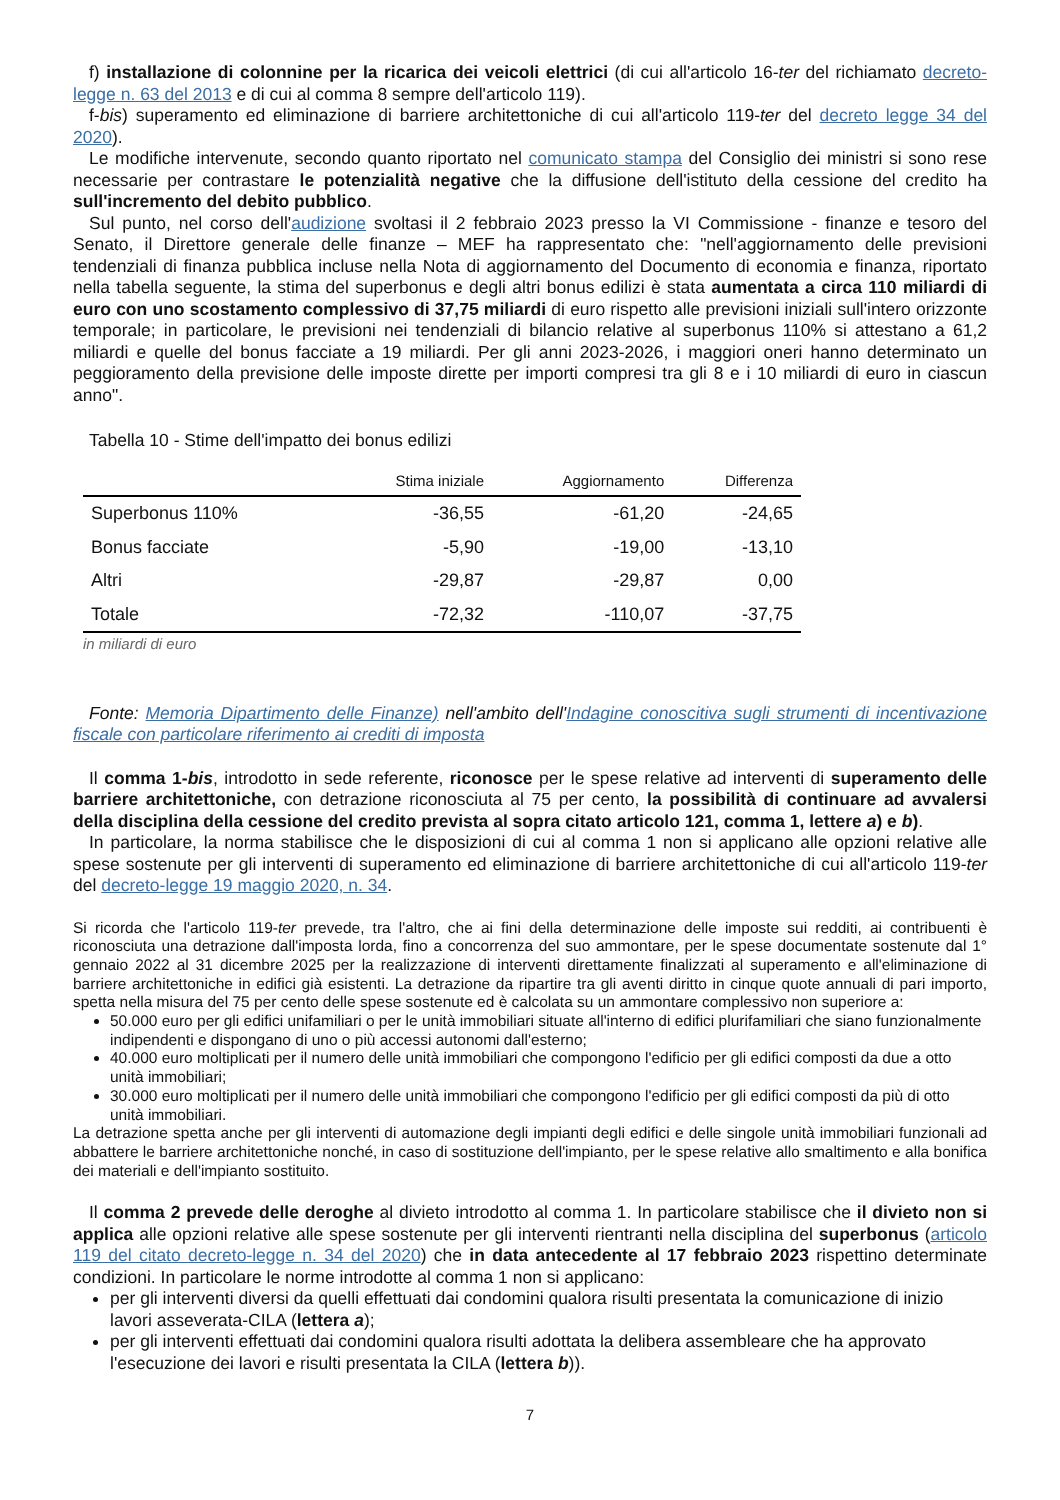f) installazione di colonnine per la ricarica dei veicoli elettrici (di cui all'articolo 16-ter del richiamato decreto-legge n. 63 del 2013 e di cui al comma 8 sempre dell'articolo 119).
f-bis) superamento ed eliminazione di barriere architettoniche di cui all'articolo 119-ter del decreto legge 34 del 2020).
Le modifiche intervenute, secondo quanto riportato nel comunicato stampa del Consiglio dei ministri si sono rese necessarie per contrastare le potenzialità negative che la diffusione dell'istituto della cessione del credito ha sull'incremento del debito pubblico.
Sul punto, nel corso dell'audizione svoltasi il 2 febbraio 2023 presso la VI Commissione - finanze e tesoro del Senato, il Direttore generale delle finanze – MEF ha rappresentato che: "nell'aggiornamento delle previsioni tendenziali di finanza pubblica incluse nella Nota di aggiornamento del Documento di economia e finanza, riportato nella tabella seguente, la stima del superbonus e degli altri bonus edilizi è stata aumentata a circa 110 miliardi di euro con uno scostamento complessivo di 37,75 miliardi di euro rispetto alle previsioni iniziali sull'intero orizzonte temporale; in particolare, le previsioni nei tendenziali di bilancio relative al superbonus 110% si attestano a 61,2 miliardi e quelle del bonus facciate a 19 miliardi. Per gli anni 2023-2026, i maggiori oneri hanno determinato un peggioramento della previsione delle imposte dirette per importi compresi tra gli 8 e i 10 miliardi di euro in ciascun anno".
Tabella 10 - Stime dell'impatto dei bonus edilizi
| | Stima iniziale | Aggiornamento | Differenza |
| --- | --- | --- | --- |
| Superbonus 110% | -36,55 | -61,20 | -24,65 |
| Bonus facciate | -5,90 | -19,00 | -13,10 |
| Altri | -29,87 | -29,87 | 0,00 |
| Totale | -72,32 | -110,07 | -37,75 |
in miliardi di euro
Fonte: Memoria Dipartimento delle Finanze) nell'ambito dell'Indagine conoscitiva sugli strumenti di incentivazione fiscale con particolare riferimento ai crediti di imposta
Il comma 1-bis, introdotto in sede referente, riconosce per le spese relative ad interventi di superamento delle barriere architettoniche, con detrazione riconosciuta al 75 per cento, la possibilità di continuare ad avvalersi della disciplina della cessione del credito prevista al sopra citato articolo 121, comma 1, lettere a) e b).
In particolare, la norma stabilisce che le disposizioni di cui al comma 1 non si applicano alle opzioni relative alle spese sostenute per gli interventi di superamento ed eliminazione di barriere architettoniche di cui all'articolo 119-ter del decreto-legge 19 maggio 2020, n. 34.
Si ricorda che l'articolo 119-ter prevede, tra l'altro, che ai fini della determinazione delle imposte sui redditi, ai contribuenti è riconosciuta una detrazione dall'imposta lorda, fino a concorrenza del suo ammontare, per le spese documentate sostenute dal 1° gennaio 2022 al 31 dicembre 2025 per la realizzazione di interventi direttamente finalizzati al superamento e all'eliminazione di barriere architettoniche in edifici già esistenti. La detrazione da ripartire tra gli aventi diritto in cinque quote annuali di pari importo, spetta nella misura del 75 per cento delle spese sostenute ed è calcolata su un ammontare complessivo non superiore a:
50.000 euro per gli edifici unifamiliari o per le unità immobiliari situate all'interno di edifici plurifamiliari che siano funzionalmente indipendenti e dispongano di uno o più accessi autonomi dall'esterno;
40.000 euro moltiplicati per il numero delle unità immobiliari che compongono l'edificio per gli edifici composti da due a otto unità immobiliari;
30.000 euro moltiplicati per il numero delle unità immobiliari che compongono l'edificio per gli edifici composti da più di otto unità immobiliari.
La detrazione spetta anche per gli interventi di automazione degli impianti degli edifici e delle singole unità immobiliari funzionali ad abbattere le barriere architettoniche nonché, in caso di sostituzione dell'impianto, per le spese relative allo smaltimento e alla bonifica dei materiali e dell'impianto sostituito.
Il comma 2 prevede delle deroghe al divieto introdotto al comma 1. In particolare stabilisce che il divieto non si applica alle opzioni relative alle spese sostenute per gli interventi rientranti nella disciplina del superbonus (articolo 119 del citato decreto-legge n. 34 del 2020) che in data antecedente al 17 febbraio 2023 rispettino determinate condizioni. In particolare le norme introdotte al comma 1 non si applicano:
per gli interventi diversi da quelli effettuati dai condomini qualora risulti presentata la comunicazione di inizio lavori asseverata-CILA (lettera a);
per gli interventi effettuati dai condomini qualora risulti adottata la delibera assembleare che ha approvato l'esecuzione dei lavori e risulti presentata la CILA (lettera b)).
7